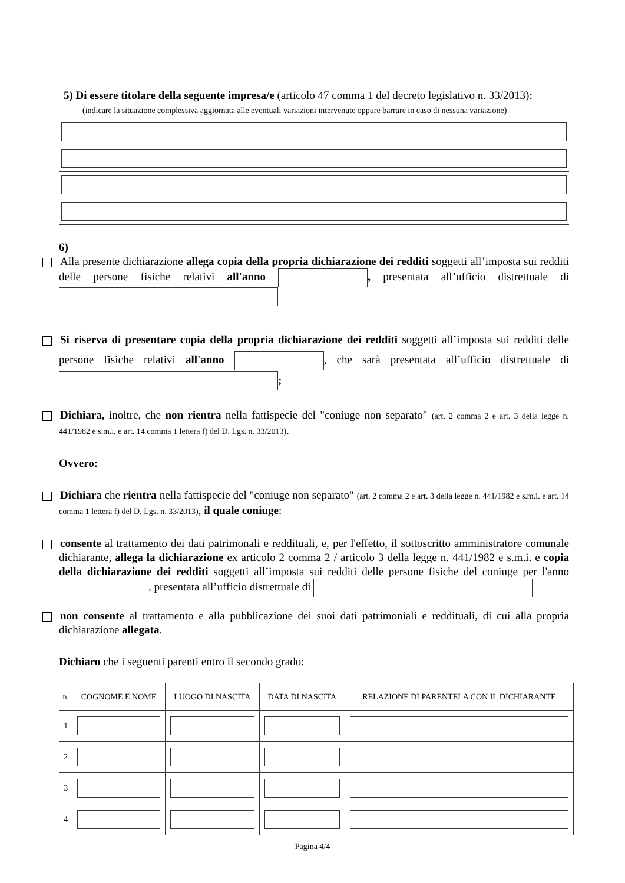5) Di essere titolare della seguente impresa/e (articolo 47 comma 1 del decreto legislativo n. 33/2013):
(indicare la situazione complessiva aggiornata alle eventuali variazioni intervenute oppure barrare in caso di nessuna variazione)
6)
Alla presente dichiarazione allega copia della propria dichiarazione dei redditi soggetti all’imposta sui redditi delle persone fisiche relativi all'anno , presentata all’ufficio distrettuale di
Si riserva di presentare copia della propria dichiarazione dei redditi soggetti all’imposta sui redditi delle persone fisiche relativi all'anno , che sarà presentata all’ufficio distrettuale di ;
Dichiara, inoltre, che non rientra nella fattispecie del "coniuge non separato" (art. 2 comma 2 e art. 3 della legge n. 441/1982 e s.m.i. e art. 14 comma 1 lettera f) del D. Lgs. n. 33/2013).
Ovvero:
Dichiara che rientra nella fattispecie del "coniuge non separato" (art. 2 comma 2 e art. 3 della legge n. 441/1982 e s.m.i. e art. 14 comma 1 lettera f) del D. Lgs. n. 33/2013), il quale coniuge:
consente al trattamento dei dati patrimonali e reddituali, e, per l'effetto, il sottoscritto amministratore comunale dichiarante, allega la dichiarazione ex articolo 2 comma 2 / articolo 3 della legge n. 441/1982 e s.m.i. e copia della dichiarazione dei redditi soggetti all’imposta sui redditi delle persone fisiche del coniuge per l'anno , presentata all’ufficio distrettuale di
non consente al trattamento e alla pubblicazione dei suoi dati patrimoniali e reddituali, di cui alla propria dichiarazione allegata.
Dichiaro che i seguenti parenti entro il secondo grado:
| n. | COGNOME E NOME | LUOGO DI NASCITA | DATA DI NASCITA | RELAZIONE DI PARENTELA CON IL DICHIARANTE |
| --- | --- | --- | --- | --- |
| 1 | | | | |
| 2 | | | | |
| 3 | | | | |
| 4 | | | | |
Pagina 4/4